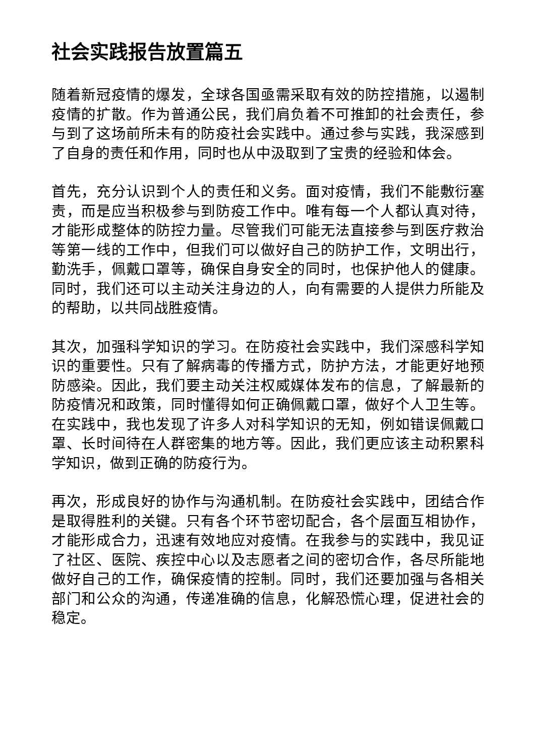社会实践报告放置篇五
随着新冠疫情的爆发，全球各国亟需采取有效的防控措施，以遏制疫情的扩散。作为普通公民，我们肩负着不可推卸的社会责任，参与到了这场前所未有的防疫社会实践中。通过参与实践，我深感到了自身的责任和作用，同时也从中汲取到了宝贵的经验和体会。
首先，充分认识到个人的责任和义务。面对疫情，我们不能敷衍塞责，而是应当积极参与到防疫工作中。唯有每一个人都认真对待，才能形成整体的防控力量。尽管我们可能无法直接参与到医疗救治等第一线的工作中，但我们可以做好自己的防护工作，文明出行，勤洗手，佩戴口罩等，确保自身安全的同时，也保护他人的健康。同时，我们还可以主动关注身边的人，向有需要的人提供力所能及的帮助，以共同战胜疫情。
其次，加强科学知识的学习。在防疫社会实践中，我们深感科学知识的重要性。只有了解病毒的传播方式，防护方法，才能更好地预防感染。因此，我们要主动关注权威媒体发布的信息，了解最新的防疫情况和政策，同时懂得如何正确佩戴口罩，做好个人卫生等。在实践中，我也发现了许多人对科学知识的无知，例如错误佩戴口罩、长时间待在人群密集的地方等。因此，我们更应该主动积累科学知识，做到正确的防疫行为。
再次，形成良好的协作与沟通机制。在防疫社会实践中，团结合作是取得胜利的关键。只有各个环节密切配合，各个层面互相协作，才能形成合力，迅速有效地应对疫情。在我参与的实践中，我见证了社区、医院、疾控中心以及志愿者之间的密切合作，各尽所能地做好自己的工作，确保疫情的控制。同时，我们还要加强与各相关部门和公众的沟通，传递准确的信息，化解恐慌心理，促进社会的稳定。